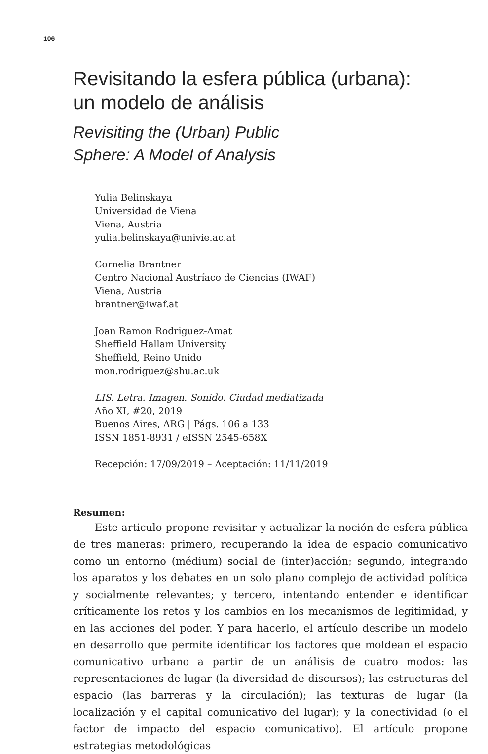106
Revisitando la esfera pública (urbana):
un modelo de análisis
Revisiting the (Urban) Public
Sphere: A Model of Analysis
Yulia Belinskaya
Universidad de Viena
Viena, Austria
yulia.belinskaya@univie.ac.at
Cornelia Brantner
Centro Nacional Austríaco de Ciencias (IWAF)
Viena, Austria
brantner@iwaf.at
Joan Ramon Rodriguez-Amat
Sheffield Hallam University
Sheffield, Reino Unido
mon.rodriguez@shu.ac.uk
LIS. Letra. Imagen. Sonido. Ciudad mediatizada
Año XI, #20, 2019
Buenos Aires, ARG | Págs. 106 a 133
ISSN 1851-8931 / eISSN 2545-658X
Recepción: 17/09/2019 – Aceptación: 11/11/2019
Resumen:
Este articulo propone revisitar y actualizar la noción de esfera pública de tres maneras: primero, recuperando la idea de espacio comunicativo como un entorno (médium) social de (inter)acción; segundo, integrando los aparatos y los debates en un solo plano complejo de actividad política y socialmente relevantes; y tercero, intentando entender e identificar críticamente los retos y los cambios en los mecanismos de legitimidad, y en las acciones del poder. Y para hacerlo, el artículo describe un modelo en desarrollo que permite identificar los factores que moldean el espacio comunicativo urbano a partir de un análisis de cuatro modos: las representaciones de lugar (la diversidad de discursos); las estructuras del espacio (las barreras y la circulación); las texturas de lugar (la localización y el capital comunicativo del lugar); y la conectividad (o el factor de impacto del espacio comunicativo). El artículo propone estrategias metodológicas